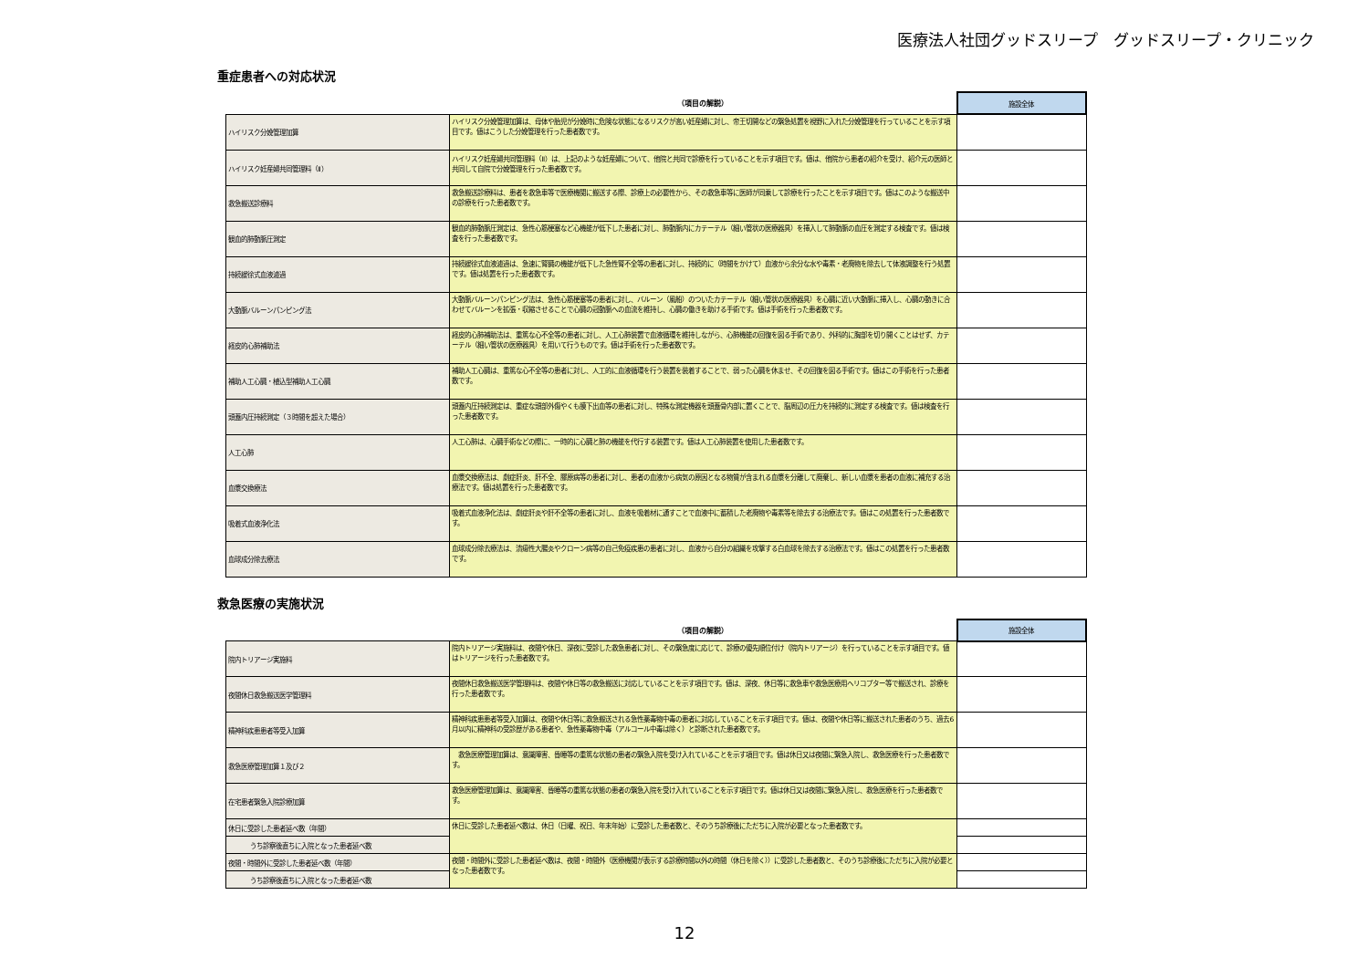医療法人社団グッドスリープ　グッドスリープ・クリニック
重症患者への対応状況
| | （項目の解説） | 施設全体 |
| --- | --- | --- |
| ハイリスク分娩管理加算 | ハイリスク分娩管理加算は、母体や胎児が分娩時に危険な状態になるリスクが高い妊産婦に対し、帝王切開などの緊急処置を視野に入れた分娩管理を行っていることを示す項目です。値はこうした分娩管理を行った患者数です。 | |
| ハイリスク妊産婦共同管理料（Ⅱ） | ハイリスク妊産婦共同管理料（Ⅱ）は、上記のような妊産婦について、他院と共同で診療を行っていることを示す項目です。値は、他院から患者の紹介を受け、紹介元の医師と共同して自院で分娩管理を行った患者数です。 | |
| 救急搬送診療料 | 救急搬送診療料は、患者を救急車等で医療機関に搬送する際、診療上の必要性から、その救急車等に医師が同乗して診療を行ったことを示す項目です。値はこのような搬送中の診療を行った患者数です。 | |
| 観血的肺動脈圧測定 | 観血的肺動脈圧測定は、急性心筋梗塞など心機能が低下した患者に対し、肺動脈内にカテーテル（細い管状の医療器具）を挿入して肺動脈の血圧を測定する検査です。値は検査を行った患者数です。 | |
| 持続緩徐式血液濾過 | 持続緩徐式血液濾過は、急速に腎臓の機能が低下した急性腎不全等の患者に対し、持続的に（時間をかけて）血液から余分な水や毒素・老廃物を除去して体液調整を行う処置です。値は処置を行った患者数です。 | |
| 大動脈バルーンパンピング法 | 大動脈バルーンパンピング法は、急性心筋梗塞等の患者に対し、バルーン（風船）のついたカテーテル（細い管状の医療器具）を心臓に近い大動脈に挿入し、心臓の動きに合わせてバルーンを拡張・収縮させることで心臓の冠動脈への血流を維持し、心臓の働きを助ける手術です。値は手術を行った患者数です。 | |
| 経皮的心肺補助法 | 経皮的心肺補助法は、重篤な心不全等の患者に対し、人工心肺装置で血液循環を維持しながら、心肺機能の回復を図る手術であり、外科的に胸部を切り開くことはせず、カテーテル（細い管状の医療器具）を用いて行うものです。値は手術を行った患者数です。 | |
| 補助人工心臓・植込型補助人工心臓 | 補助人工心臓は、重篤な心不全等の患者に対し、人工的に血液循環を行う装置を装着することで、弱った心臓を休ませ、その回復を図る手術です。値はこの手術を行った患者数です。 | |
| 頭蓋内圧持続測定（３時間を超えた場合） | 頭蓋内圧持続測定は、重症な頭部外傷やくも膜下出血等の患者に対し、特殊な測定機器を頭蓋骨内部に置くことで、脳周辺の圧力を持続的に測定する検査です。値は検査を行った患者数です。 | |
| 人工心肺 | 人工心肺は、心臓手術などの際に、一時的に心臓と肺の機能を代行する装置です。値は人工心肺装置を使用した患者数です。 | |
| 血漿交換療法 | 血漿交換療法は、劇症肝炎、肝不全、膠原病等の患者に対し、患者の血液から病気の原因となる物質が含まれる血漿を分離して廃棄し、新しい血漿を患者の血液に補充する治療法です。値は処置を行った患者数です。 | |
| 吸着式血液浄化法 | 吸着式血液浄化法は、劇症肝炎や肝不全等の患者に対し、血液を吸着材に通すことで血液中に蓄積した老廃物や毒素等を除去する治療法です。値はこの処置を行った患者数です。 | |
| 血球成分除去療法 | 血球成分除去療法は、潰瘍性大腸炎やクローン病等の自己免疫疾患の患者に対し、血液から自分の組織を攻撃する白血球を除去する治療法です。値はこの処置を行った患者数です。 | |
救急医療の実施状況
| | （項目の解説） | 施設全体 |
| --- | --- | --- |
| 院内トリアージ実施料 | 院内トリアージ実施料は、夜間や休日、深夜に受診した救急患者に対し、その緊急度に応じて、診療の優先順位付け（院内トリアージ）を行っていることを示す項目です。値はトリアージを行った患者数です。 | |
| 夜間休日救急搬送医学管理料 | 夜間休日救急搬送医学管理料は、夜間や休日等の救急搬送に対応していることを示す項目です。値は、深夜、休日等に救急車や救急医療用ヘリコプター等で搬送され、診療を行った患者数です。 | |
| 精神科疾患患者等受入加算 | 精神科疾患患者等受入加算は、夜間や休日等に救急搬送される急性薬毒物中毒の患者に対応していることを示す項目です。値は、夜間や休日等に搬送された患者のうち、過去6月以内に精神科の受診歴がある患者や、急性薬毒物中毒（アルコール中毒は除く）と診断された患者数です。 | |
| 救急医療管理加算１及び２ | 救急医療管理加算は、意識障害、昏睡等の重篤な状態の患者の緊急入院を受け入れていることを示す項目です。値は休日又は夜間に緊急入院し、救急医療を行った患者数です。 | |
| 在宅患者緊急入院診療加算 | 救急医療管理加算は、意識障害、昏睡等の重篤な状態の患者の緊急入院を受け入れていることを示す項目です。値は休日又は夜間に緊急入院し、救急医療を行った患者数です。 | |
| 休日に受診した患者延べ数（年間） | 休日に受診した患者延べ数は、休日（日曜、祝日、年末年始）に受診した患者数と、そのうち診療後にただちに入院が必要となった患者数です。 | |
| うち診察後直ちに入院となった患者延べ数 | | |
| 夜間・時間外に受診した患者延べ数（年間） | 夜間・時間外に受診した患者延べ数は、夜間・時間外（医療機関が表示する診療時間以外の時間（休日を除く））に受診した患者数と、そのうち診療後にただちに入院が必要となった患者数です。 | |
| うち診察後直ちに入院となった患者延べ数 | | |
12